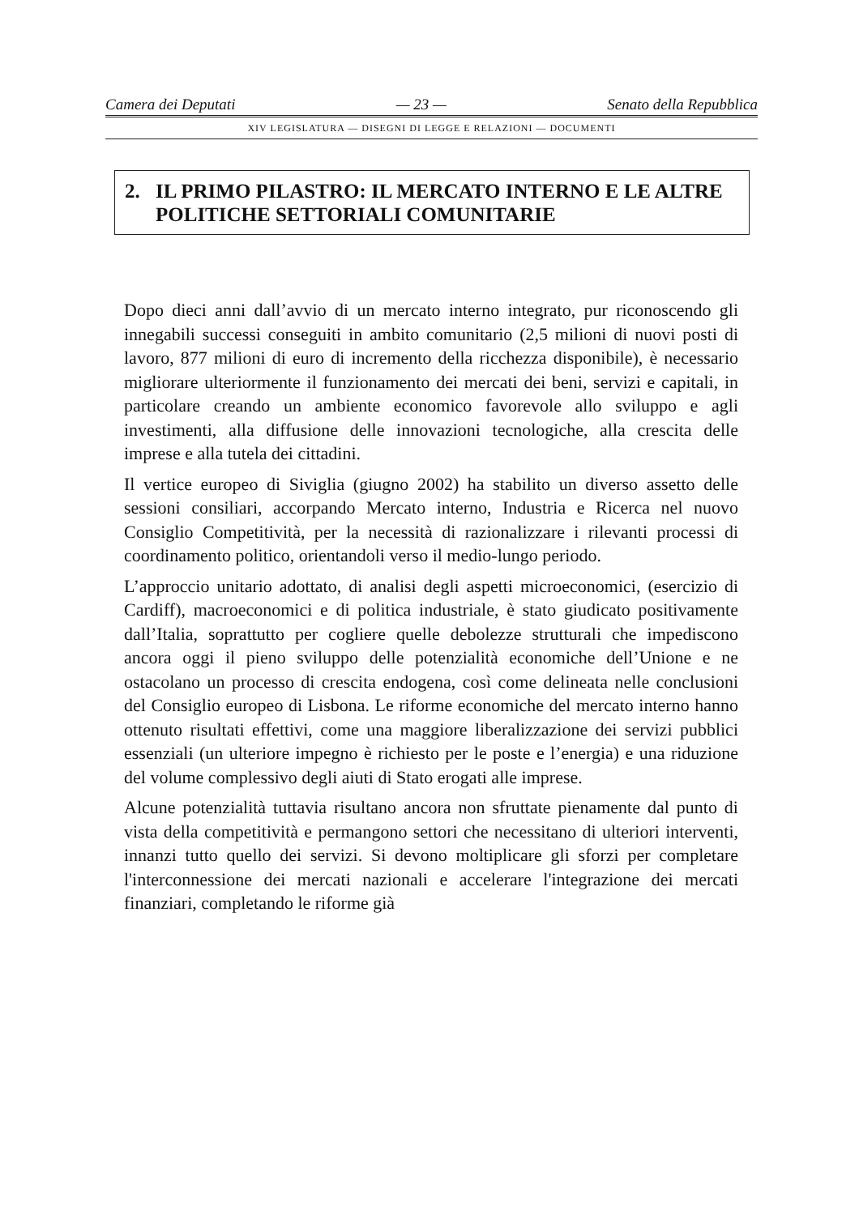Camera dei Deputati — 23 — Senato della Repubblica
XIV LEGISLATURA — DISEGNI DI LEGGE E RELAZIONI — DOCUMENTI
2. IL PRIMO PILASTRO: IL MERCATO INTERNO E LE ALTRE POLITICHE SETTORIALI COMUNITARIE
Dopo dieci anni dall’avvio di un mercato interno integrato, pur riconoscendo gli innegabili successi conseguiti in ambito comunitario (2,5 milioni di nuovi posti di lavoro, 877 milioni di euro di incremento della ricchezza disponibile), è necessario migliorare ulteriormente il funzionamento dei mercati dei beni, servizi e capitali, in particolare creando un ambiente economico favorevole allo sviluppo e agli investimenti, alla diffusione delle innovazioni tecnologiche, alla crescita delle imprese e alla tutela dei cittadini.
Il vertice europeo di Siviglia (giugno 2002) ha stabilito un diverso assetto delle sessioni consiliari, accorpando Mercato interno, Industria e Ricerca nel nuovo Consiglio Competitività, per la necessità di razionalizzare i rilevanti processi di coordinamento politico, orientandoli verso il medio-lungo periodo.
L’approccio unitario adottato, di analisi degli aspetti microeconomici, (esercizio di Cardiff), macroeconomici e di politica industriale, è stato giudicato positivamente dall’Italia, soprattutto per cogliere quelle debolezze strutturali che impediscono ancora oggi il pieno sviluppo delle potenzialità economiche dell’Unione e ne ostacolano un processo di crescita endogena, così come delineata nelle conclusioni del Consiglio europeo di Lisbona. Le riforme economiche del mercato interno hanno ottenuto risultati effettivi, come una maggiore liberalizzazione dei servizi pubblici essenziali (un ulteriore impegno è richiesto per le poste e l’energia) e una riduzione del volume complessivo degli aiuti di Stato erogati alle imprese.
Alcune potenzialità tuttavia risultano ancora non sfruttate pienamente dal punto di vista della competitività e permangono settori che necessitano di ulteriori interventi, innanzi tutto quello dei servizi. Si devono moltiplicare gli sforzi per completare l'interconnessione dei mercati nazionali e accelerare l'integrazione dei mercati finanziari, completando le riforme già